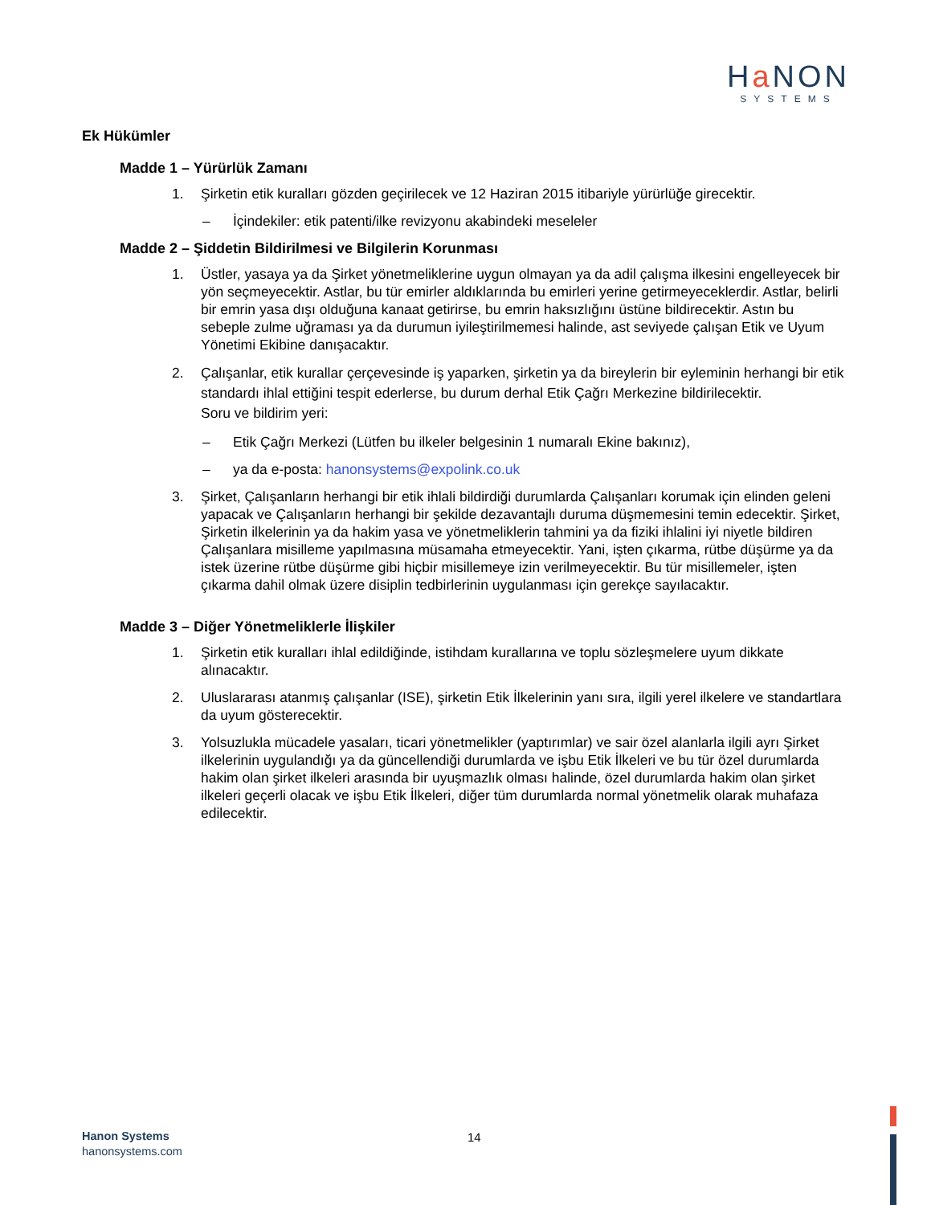Ha NON
SYSTEMS
Ek Hükümler
Madde 1 – Yürürlük Zamanı
1. Şirketin etik kuralları gözden geçirilecek ve 12 Haziran 2015 itibariyle yürürlüğe girecektir.
– İçindekiler: etik patenti/ilke revizyonu akabindeki meseleler
Madde 2 – Şiddetin Bildirilmesi ve Bilgilerin Korunması
1. Üstler, yasaya ya da Şirket yönetmeliklerine uygun olmayan ya da adil çalışma ilkesini engelleyecek bir yön seçmeyecektir. Astlar, bu tür emirler aldıklarında bu emirleri yerine getirmeyeceklerdir. Astlar, belirli bir emrin yasa dışı olduğuna kanaat getirirse, bu emrin haksızlığını üstüne bildirecektir. Astın bu sebeple zulme uğraması ya da durumun iyileştirilmemesi halinde, ast seviyede çalışan Etik ve Uyum Yönetimi Ekibine danışacaktır.
2. Çalışanlar, etik kurallar çerçevesinde iş yaparken, şirketin ya da bireylerin bir eyleminin herhangi bir etik standardı ihlal ettiğini tespit ederlerse, bu durum derhal Etik Çağrı Merkezine bildirilecektir.
Soru ve bildirim yeri:
– Etik Çağrı Merkezi (Lütfen bu ilkeler belgesinin 1 numaralı Ekine bakınız),
– ya da e-posta: hanonsystems@expolink.co.uk
3. Şirket, Çalışanların herhangi bir etik ihlali bildirdiği durumlarda Çalışanları korumak için elinden geleni yapacak ve Çalışanların herhangi bir şekilde dezavantajlı duruma düşmemesini temin edecektir. Şirket, Şirketin ilkelerinin ya da hakim yasa ve yönetmeliklerin tahmini ya da fiziki ihlalini iyi niyetle bildiren Çalışanlara misilleme yapılmasına müsamaha etmeyecektir. Yani, işten çıkarma, rütbe düşürme ya da istek üzerine rütbe düşürme gibi hiçbir misillemeye izin verilmeyecektir. Bu tür misillemeler, işten çıkarma dahil olmak üzere disiplin tedbirlerinin uygulanması için gerekçe sayılacaktır.
Madde 3 – Diğer Yönetmeliklerle İlişkiler
1. Şirketin etik kuralları ihlal edildiğinde, istihdam kurallarına ve toplu sözleşmelere uyum dikkate alınacaktır.
2. Uluslararası atanmış çalışanlar (ISE), şirketin Etik İlkelerinin yanı sıra, ilgili yerel ilkelere ve standartlara da uyum gösterecektir.
3. Yolsuzlukla mücadele yasaları, ticari yönetmelikler (yaptırımlar) ve sair özel alanlarla ilgili ayrı Şirket ilkelerinin uygulandığı ya da güncellendiği durumlarda ve işbu Etik İlkeleri ve bu tür özel durumlarda hakim olan şirket ilkeleri arasında bir uyuşmazlık olması halinde, özel durumlarda hakim olan şirket ilkeleri geçerli olacak ve işbu Etik İlkeleri, diğer tüm durumlarda normal yönetmelik olarak muhafaza edilecektir.
Hanon Systems
hanonsystems.com
14